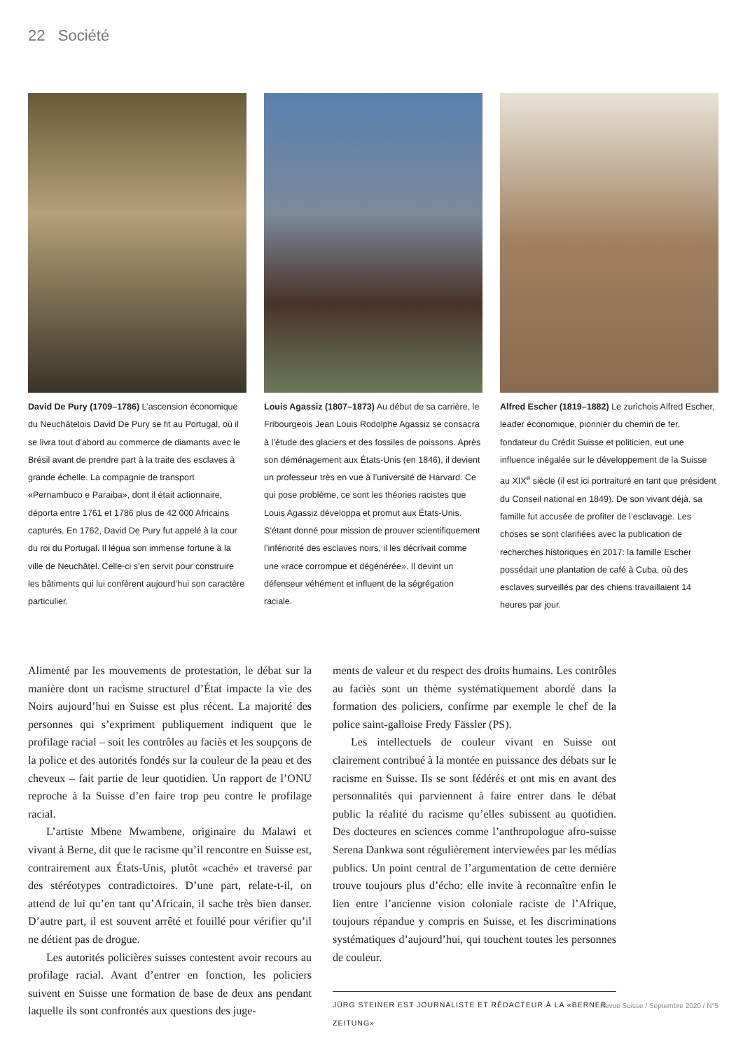22 Société
David De Pury (1709–1786) L’ascension économique du Neuchâtelois David De Pury se fit au Portugal, où il se livra tout d’abord au commerce de diamants avec le Brésil avant de prendre part à la traite des esclaves à grande échelle. La compagnie de transport «Pernambuco e Paraiba», dont il était actionnaire, déporta entre 1761 et 1786 plus de 42 000 Africains capturés. En 1762, David De Pury fut appelé à la cour du roi du Portugal. Il légua son immense fortune à la ville de Neuchâtel. Celle-ci s’en servit pour construire les bâtiments qui lui confèrent aujourd’hui son caractère particulier.
Louis Agassiz (1807–1873) Au début de sa carrière, le Fribourgeois Jean Louis Rodolphe Agassiz se consacra à l’étude des glaciers et des fossiles de poissons. Après son déménagement aux États-Unis (en 1846), il devient un professeur très en vue à l’université de Harvard. Ce qui pose problème, ce sont les théories racistes que Louis Agassiz développa et promut aux États-Unis. S’étant donné pour mission de prouver scientifiquement l’infériorité des esclaves noirs, il les décrivait comme une «race corrompue et dégénérée». Il devint un défenseur véhément et influent de la ségrégation raciale.
Alfred Escher (1819–1882) Le zurichois Alfred Escher, leader économique, pionnier du chemin de fer, fondateur du Crédit Suisse et politicien, eut une influence inégalée sur le développement de la Suisse au XIX<sup>e</sup> siècle (il est ici portraituré en tant que président du Conseil national en 1849). De son vivant déjà, sa famille fut accusée de profiter de l’esclavage. Les choses se sont clarifiées avec la publication de recherches historiques en 2017: la famille Escher possédait une plantation de café à Cuba, où des esclaves surveillés par des chiens travaillaient 14 heures par jour.
Alimenté par les mouvements de protestation, le débat sur la manière dont un racisme structurel d’État impacte la vie des Noirs aujourd’hui en Suisse est plus récent. La majorité des personnes qui s’expriment publiquement indiquent que le profilage racial – soit les contrôles au faciès et les soupçons de la police et des autorités fondés sur la couleur de la peau et des cheveux – fait partie de leur quotidien. Un rapport de l’ONU reproche à la Suisse d’en faire trop peu contre le profilage racial.
L’artiste Mbene Mwambene, originaire du Malawi et vivant à Berne, dit que le racisme qu’il rencontre en Suisse est, contrairement aux États-Unis, plutôt «caché» et traversé par des stéréotypes contradictoires. D’une part, relate-t-il, on attend de lui qu’en tant qu’Africain, il sache très bien danser. D’autre part, il est souvent arrêté et fouillé pour vérifier qu’il ne détient pas de drogue.
Les autorités policières suisses contestent avoir recours au profilage racial. Avant d’entrer en fonction, les policiers suivent en Suisse une formation de base de deux ans pendant laquelle ils sont confrontés aux questions des juge-
ments de valeur et du respect des droits humains. Les contrôles au faciès sont un thème systématiquement abordé dans la formation des policiers, confirme par exemple le chef de la police saint-galloise Fredy Fässler (PS).
Les intellectuels de couleur vivant en Suisse ont clairement contribué à la montée en puissance des débats sur le racisme en Suisse. Ils se sont fédérés et ont mis en avant des personnalités qui parviennent à faire entrer dans le débat public la réalité du racisme qu’elles subissent au quotidien. Des docteures en sciences comme l’anthropologue afro-suisse Serena Dankwa sont régulièrement interviewées par les médias publics. Un point central de l’argumentation de cette dernière trouve toujours plus d’écho: elle invite à reconnaître enfin le lien entre l’ancienne vision coloniale raciste de l’Afrique, toujours répandue y compris en Suisse, et les discriminations systématiques d’aujourd’hui, qui touchent toutes les personnes de couleur.
JÜRG STEINER EST JOURNALISTE ET RÉDACTEUR À LA «BERNER ZEITUNG»
Revue Suisse / Septembre 2020 / N°5